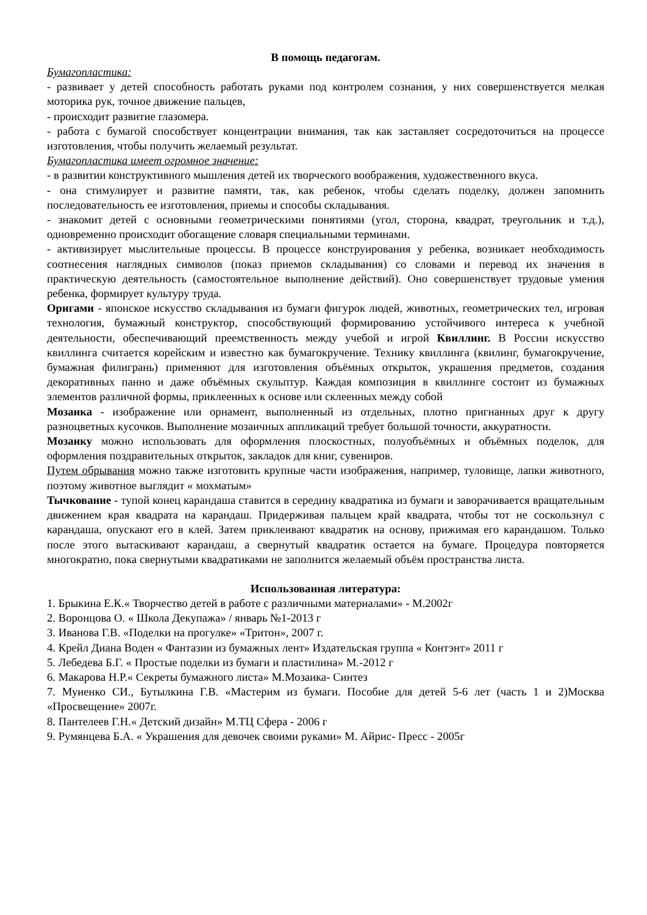В помощь педагогам.
Бумагопластика:
- развивает у детей способность работать руками под контролем сознания, у них совершенствуется мелкая моторика рук, точное движение пальцев,
- происходит развитие глазомера.
- работа с бумагой способствует концентрации внимания, так как заставляет сосредоточиться на процессе изготовления, чтобы получить желаемый результат.
Бумагопластика имеет огромное значение:
- в развитии конструктивного мышления детей их творческого воображения, художественного вкуса.
- она стимулирует и развитие памяти, так, как ребенок, чтобы сделать поделку, должен запомнить последовательность ее изготовления, приемы и способы складывания.
- знакомит детей с основными геометрическими понятиями (угол, сторона, квадрат, треугольник и т.д.), одновременно происходит обогащение словаря специальными терминами.
- активизирует мыслительные процессы. В процессе конструирования у ребенка, возникает необходимость соотнесения наглядных символов (показ приемов складывания) со словами и перевод их значения в практическую деятельность (самостоятельное выполнение действий). Оно совершенствует трудовые умения ребенка, формирует культуру труда.
Оригами - японское искусство складывания из бумаги фигурок людей, животных, геометрических тел, игровая технология, бумажный конструктор, способствующий формированию устойчивого интереса к учебной деятельности, обеспечивающий преемственность между учебой и игрой Квиллинг. В России искусство квиллинга считается корейским и известно как бумагокручение. Технику квиллинга (квилинг, бумагокручение, бумажная филигрань) применяют для изготовления объёмных открыток, украшения предметов, создания декоративных панно и даже объёмных скульптур. Каждая композиция в квиллинге состоит из бумажных элементов различной формы, приклеенных к основе или склеенных между собой
Мозаика - изображение или орнамент, выполненный из отдельных, плотно пригнанных друг к другу разноцветных кусочков. Выполнение мозаичных аппликаций требует большой точности, аккуратности.
Мозаику можно использовать для оформления плоскостных, полуобъёмных и объёмных поделок, для оформления поздравительных открыток, закладок для книг, сувениров.
Путем обрывания можно также изготовить крупные части изображения, например, туловище, лапки животного, поэтому животное выглядит « мохматым»
Тычкование - тупой конец карандаша ставится в середину квадратика из бумаги и заворачивается вращательным движением края квадрата на карандаш. Придерживая пальцем край квадрата, чтобы тот не соскользнул с карандаша, опускают его в клей. Затем приклеивают квадратик на основу, прижимая его карандашом. Только после этого вытаскивают карандаш, а свернутый квадратик остается на бумаге. Процедура повторяется многократно, пока свернутыми квадратиками не заполнится желаемый объём пространства листа.
Использованная литература:
1. Брыкина Е.К.« Творчество детей в работе с различными материалами» - М.2002г
2. Воронцова О. « Школа Декупажа» / январь №1-2013 г
3. Иванова Г.В. «Поделки на прогулке» «Тритон», 2007 г.
4. Крейл Диана Воден « Фантазии из бумажных лент» Издательская группа « Контэнт» 2011 г
5. Лебедева Б.Г. « Простые поделки из бумаги и пластилина» М.-2012 г
6. Макарова Н.Р.« Секреты бумажного листа» М.Мозаика- Синтез
7. Муиенко СИ., Бутылкина Г.В. «Мастерим из бумаги. Пособие для детей 5-6 лет (часть 1 и 2)Москва «Просвещение» 2007г.
8. Пантелеев Г.Н.« Детский дизайн» М.ТЦ Сфера - 2006 г
9. Румянцева Б.А. « Украшения для девочек своими руками» М. Айрис- Пресс - 2005г